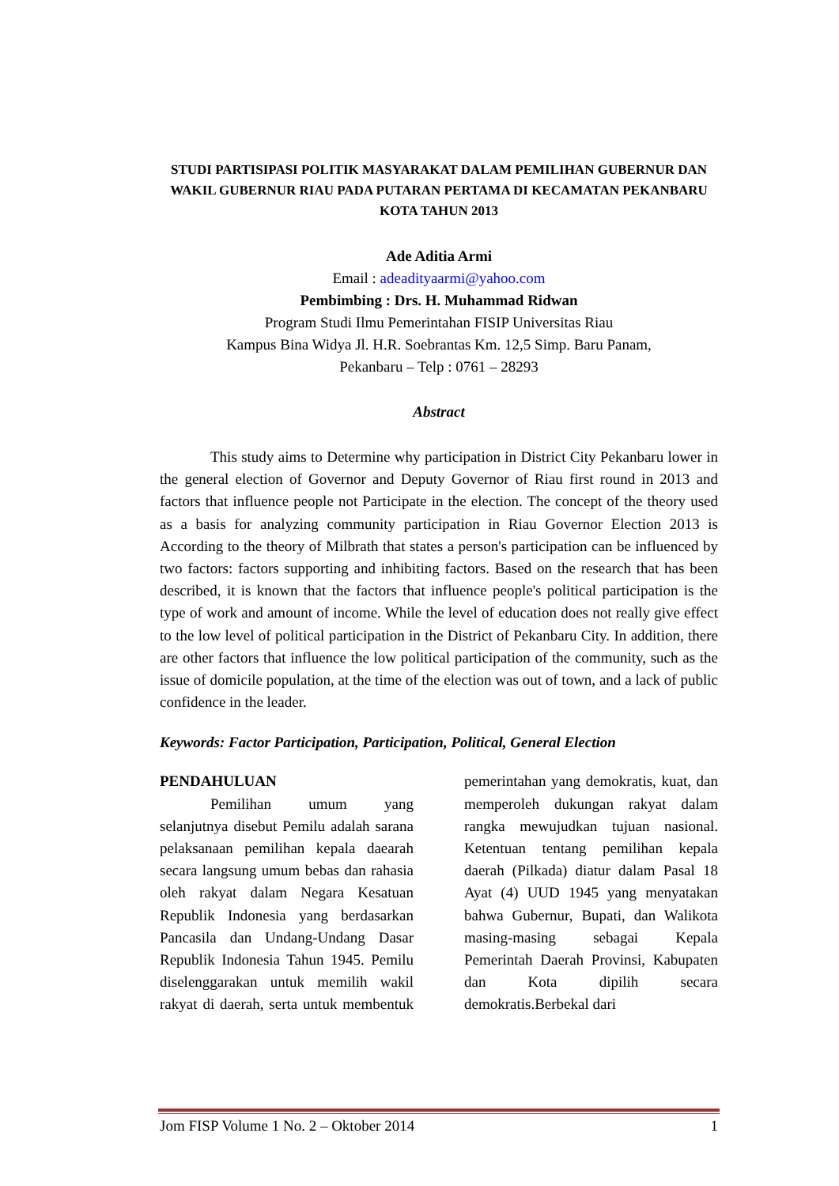STUDI PARTISIPASI POLITIK MASYARAKAT DALAM PEMILIHAN GUBERNUR DAN WAKIL GUBERNUR RIAU PADA PUTARAN PERTAMA DI KECAMATAN PEKANBARU KOTA TAHUN 2013
Ade Aditia Armi
Email : adeadityaarmi@yahoo.com
Pembimbing : Drs. H. Muhammad Ridwan
Program Studi Ilmu Pemerintahan FISIP Universitas Riau
Kampus Bina Widya Jl. H.R. Soebrantas Km. 12,5 Simp. Baru Panam,
Pekanbaru – Telp : 0761 – 28293
Abstract
This study aims to Determine why participation in District City Pekanbaru lower in the general election of Governor and Deputy Governor of Riau first round in 2013 and factors that influence people not Participate in the election. The concept of the theory used as a basis for analyzing community participation in Riau Governor Election 2013 is According to the theory of Milbrath that states a person's participation can be influenced by two factors: factors supporting and inhibiting factors. Based on the research that has been described, it is known that the factors that influence people's political participation is the type of work and amount of income. While the level of education does not really give effect to the low level of political participation in the District of Pekanbaru City. In addition, there are other factors that influence the low political participation of the community, such as the issue of domicile population, at the time of the election was out of town, and a lack of public confidence in the leader.
Keywords: Factor Participation, Participation, Political, General Election
PENDAHULUAN
Pemilihan umum yang selanjutnya disebut Pemilu adalah sarana pelaksanaan pemilihan kepala daearah secara langsung umum bebas dan rahasia oleh rakyat dalam Negara Kesatuan Republik Indonesia yang berdasarkan Pancasila dan Undang-Undang Dasar Republik Indonesia Tahun 1945. Pemilu diselenggarakan untuk memilih wakil rakyat di daerah, serta untuk membentuk pemerintahan yang demokratis, kuat, dan memperoleh dukungan rakyat dalam rangka mewujudkan tujuan nasional. Ketentuan tentang pemilihan kepala daerah (Pilkada) diatur dalam Pasal 18 Ayat (4) UUD 1945 yang menyatakan bahwa Gubernur, Bupati, dan Walikota masing-masing sebagai Kepala Pemerintah Daerah Provinsi, Kabupaten dan Kota dipilih secara demokratis.Berbekal dari
Jom FISP Volume 1 No. 2 – Oktober 2014 1